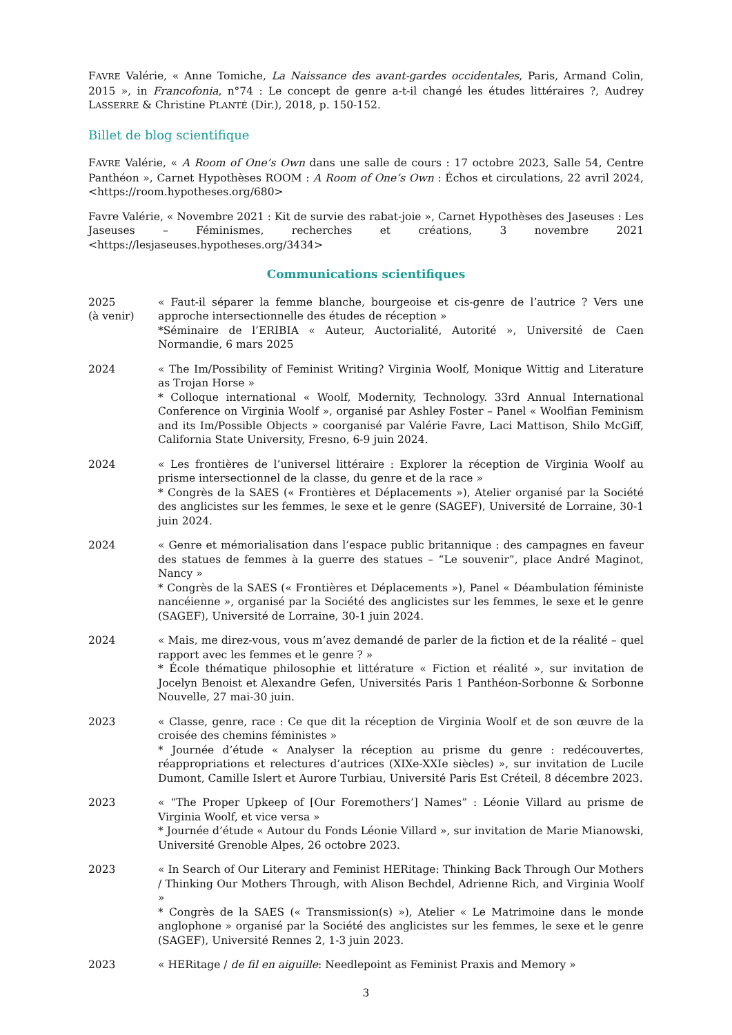FAVRE Valérie, « Anne Tomiche, La Naissance des avant-gardes occidentales, Paris, Armand Colin, 2015 », in Francofonia, n°74 : Le concept de genre a-t-il changé les études littéraires ?, Audrey LASSERRE & Christine PLANTÉ (Dir.), 2018, p. 150-152.
Billet de blog scientifique
FAVRE Valérie, « A Room of One’s Own dans une salle de cours : 17 octobre 2023, Salle 54, Centre Panthéon », Carnet Hypothèses ROOM : A Room of One’s Own : Échos et circulations, 22 avril 2024, <https://room.hypotheses.org/680>
Favre Valérie, « Novembre 2021 : Kit de survie des rabat-joie », Carnet Hypothèses des Jaseuses : Les Jaseuses – Féminismes, recherches et créations, 3 novembre 2021 <https://lesjaseuses.hypotheses.org/3434>
Communications scientifiques
2025
(à venir)
« Faut-il séparer la femme blanche, bourgeoise et cis-genre de l’autrice ? Vers une approche intersectionnelle des études de réception »
*Séminaire de l’ERIBIA « Auteur, Auctorialité, Autorité », Université de Caen Normandie, 6 mars 2025
2024 « The Im/Possibility of Feminist Writing? Virginia Woolf, Monique Wittig and Literature as Trojan Horse »
* Colloque international « Woolf, Modernity, Technology. 33rd Annual International Conference on Virginia Woolf », organisé par Ashley Foster – Panel « Woolfian Feminism and its Im/Possible Objects » coorganisé par Valérie Favre, Laci Mattison, Shilo McGiff, California State University, Fresno, 6-9 juin 2024.
2024 « Les frontières de l’universel littéraire : Explorer la réception de Virginia Woolf au prisme intersectionnel de la classe, du genre et de la race »
* Congrès de la SAES (« Frontières et Déplacements »), Atelier organisé par la Société des anglicistes sur les femmes, le sexe et le genre (SAGEF), Université de Lorraine, 30-1 juin 2024.
2024 « Genre et mémorialisation dans l’espace public britannique : des campagnes en faveur des statues de femmes à la guerre des statues – “Le souvenir”, place André Maginot, Nancy »
* Congrès de la SAES (« Frontières et Déplacements »), Panel « Déambulation féministe nancéienne », organisé par la Société des anglicistes sur les femmes, le sexe et le genre (SAGEF), Université de Lorraine, 30-1 juin 2024.
2024 « Mais, me direz-vous, vous m’avez demandé de parler de la fiction et de la réalité – quel rapport avec les femmes et le genre ? »
* École thématique philosophie et littérature « Fiction et réalité », sur invitation de Jocelyn Benoist et Alexandre Gefen, Universités Paris 1 Panthéon-Sorbonne & Sorbonne Nouvelle, 27 mai-30 juin.
2023 « Classe, genre, race : Ce que dit la réception de Virginia Woolf et de son œuvre de la croisée des chemins féministes »
* Journée d’étude « Analyser la réception au prisme du genre : redécouvertes, réappropriations et relectures d’autrices (XIXe-XXIe siècles) », sur invitation de Lucile Dumont, Camille Islert et Aurore Turbiau, Université Paris Est Créteil, 8 décembre 2023.
2023 « “The Proper Upkeep of [Our Foremothers’] Names” : Léonie Villard au prisme de Virginia Woolf, et vice versa »
* Journée d’étude « Autour du Fonds Léonie Villard », sur invitation de Marie Mianowski, Université Grenoble Alpes, 26 octobre 2023.
2023 « In Search of Our Literary and Feminist HERitage: Thinking Back Through Our Mothers / Thinking Our Mothers Through, with Alison Bechdel, Adrienne Rich, and Virginia Woolf »
* Congrès de la SAES (« Transmission(s) »), Atelier « Le Matrimoine dans le monde anglophone » organisé par la Société des anglicistes sur les femmes, le sexe et le genre (SAGEF), Université Rennes 2, 1-3 juin 2023.
2023 « HERitage / de fil en aiguille: Needlepoint as Feminist Praxis and Memory »
3